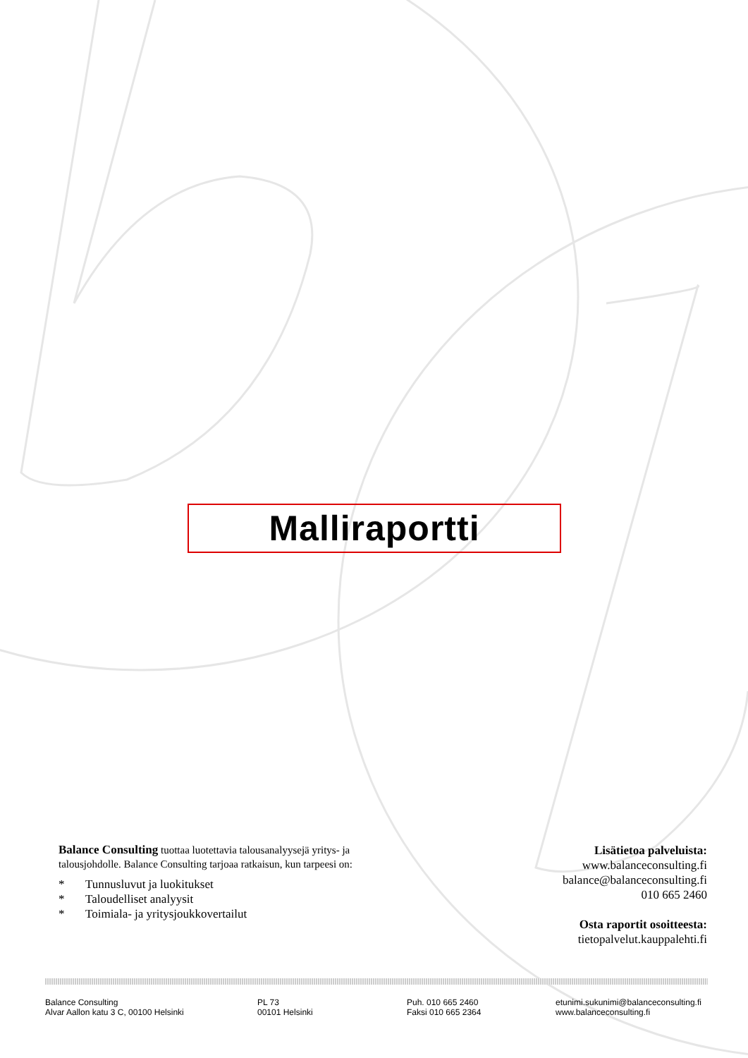Malliraportti
Balance Consulting tuottaa luotettavia talousanalyysejä yritys- ja talousjohdolle. Balance Consulting tarjoaa ratkaisun, kun tarpeesi on:
* Tunnusluvut ja luokitukset
* Taloudelliset analyysit
* Toimiala- ja yritysjoukkovertailut
Lisätietoa palveluista:
www.balanceconsulting.fi
balance@balanceconsulting.fi
010 665 2460
Osta raportit osoitteesta:
tietopalvelut.kauppalehti.fi
Balance Consulting
Alvar Aallon katu 3 C, 00100 Helsinki
PL 73
00101 Helsinki
Puh. 010 665 2460
Faksi 010 665 2364
etunimi.sukunimi@balanceconsulting.fi
www.balanceconsulting.fi